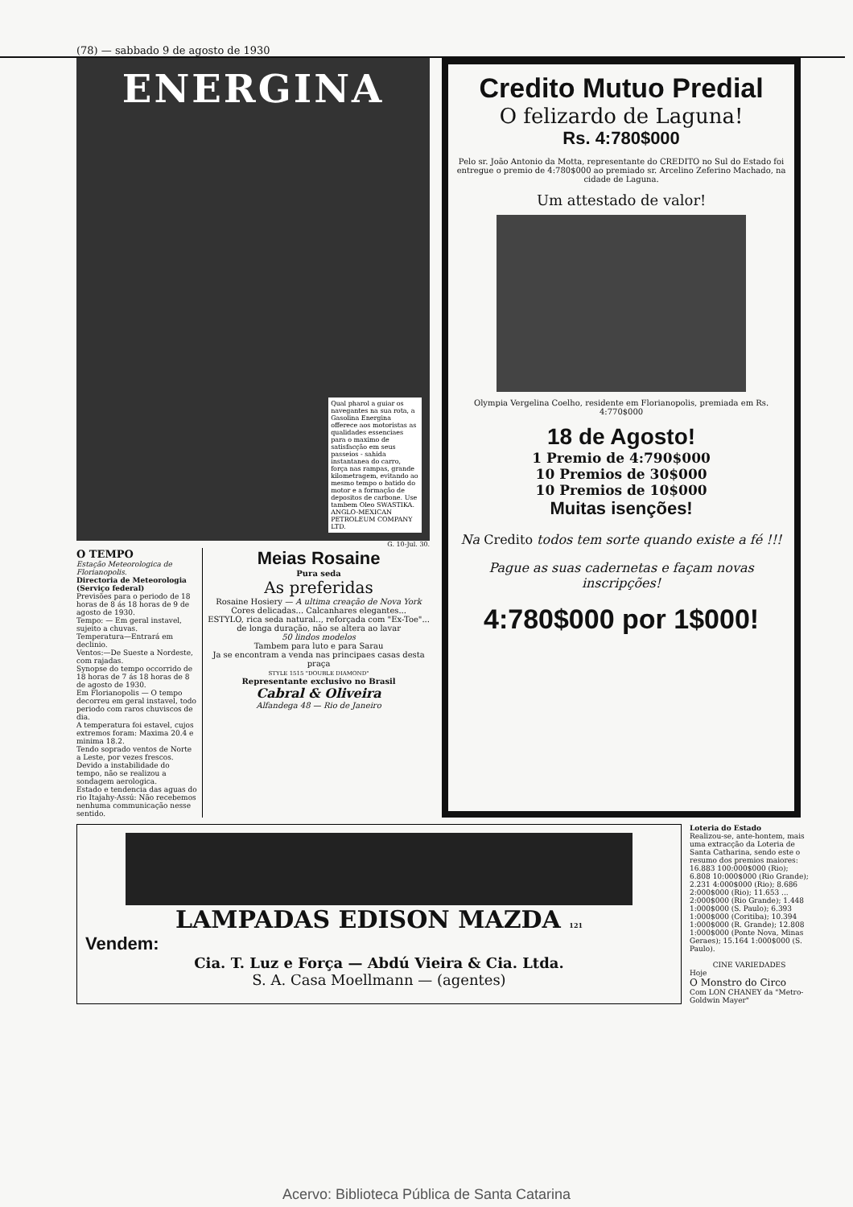(78) — sabbado 9 de agosto de 1930
ENERGINA
Qual pharol a guiar os navegantes na sua rota, a Gasolina Energina offerece aos motoristas as qualidades essenciaes para o maximo de satisfacção em seus passeios - sahida instantanea do carro, força nas rampas, grande kilometragem, evitando ao mesmo tempo o batido do motor e a formação de depositos de carbone. Use tambem Oleo SWASTIKA. ANGLO-MEXICAN PETROLEUM COMPANY LTD.
G. 10-Jul. 30.
O TEMPO
Estação Meteorologica de Florianopolis.
Directoria de Meteorologia (Serviço federal)
Previsões para o periodo de 18 horas de 8 ás 18 horas de 9 de agosto de 1930.
Tempo: — Em geral instavel, sujeito a chuvas.
Temperatura—Entrará em declinio.
Ventos:—De Sueste a Nordeste, com rajadas.
Synopse do tempo occorrido de 18 horas de 7 ás 18 horas de 8 de agosto de 1930.
Em Florianopolis — O tempo decorreu em geral instavel, todo periodo com raros chuviscos de dia.
A temperatura foi estavel, cujos extremos foram: Maxima 20.4 e minima 18.2.
Tendo soprado ventos de Norte a Leste, por vezes frescos.
Devido a instabilidade do tempo, não se realizou a sondagem aerologica.
Estado e tendencia das aguas do rio Itajahy-Assú: Não recebemos nenhuma communicação nesse sentido.
Meias Rosaine
Pura seda
As preferidas
Rosaine Hosiery — A ultima creação de Nova York
Cores delicadas... Calcanhares elegantes...
ESTYLO, rica seda natural.., reforçada com "Ex-Toe"... de longa duração, não se altera ao lavar
50 lindos modelos
Tambem para luto e para Sarau
Ja se encontram a venda nas principaes casas desta praça
STYLE 1515 "DOUBLE DIAMOND"
Representante exclusivo no Brasil
Cabral & Oliveira
Alfandega 48 — Rio de Janeiro
Credito Mutuo Predial
O felizardo de Laguna!
Rs. 4:780$000
Pelo sr. João Antonio da Motta, representante do CREDITO no Sul do Estado foi entregue o premio de 4:780$000 ao premiado sr. Arcelino Zeferino Machado, na cidade de Laguna.
Um attestado de valor!
Olympia Vergelina Coelho, residente em Florianopolis, premiada em Rs. 4:770$000
18 de Agosto!
1 Premio de 4:790$000
10 Premios de 30$000
10 Premios de 10$000
Muitas isenções!
Na Credito todos tem sorte quando existe a fé !!!
Pague as suas cadernetas e façam novas inscripções!
4:780$000 por 1$000!
LAMPADAS EDISON MAZDA 121
Vendem:
Cia. T. Luz e Força — Abdú Vieira & Cia. Ltda.
S. A. Casa Moellmann — (agentes)
Loteria do Estado
Realizou-se, ante-hontem, mais uma extracção da Loteria de Santa Catharina, sendo este o resumo dos premios maiores: 16.883 100:000$000 (Rio); 6.808 10:000$000 (Rio Grande); 2.231 4:000$000 (Rio); 8.686 2:000$000 (Rio); 11.653 ... 2:000$000 (Rio Grande); 1.448 1:000$000 (S. Paulo); 6.393 1:000$000 (Coritiba); 10.394 1:000$000 (R. Grande); 12.808 1:000$000 (Ponte Nova, Minas Geraes); 15.164 1:000$000 (S. Paulo).
CINE VARIEDADESHoje
O Monstro do Circo
Com LON CHANEY da "Metro-Goldwin Mayer"
Acervo: Biblioteca Pública de Santa Catarina